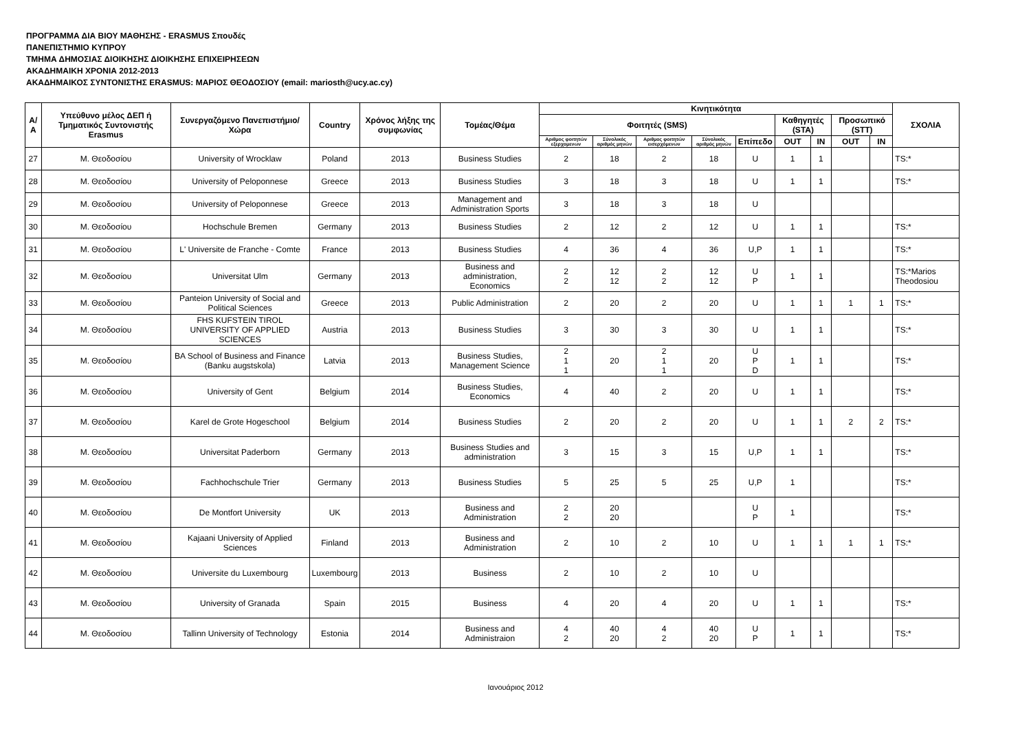ΠΡΟΓΡΑΜΜΑ ΔΙΑ ΒΙΟΥ ΜΑΘΗΣΗΣ - ERASMUS Σπουδές
ΠΑΝΕΠΙΣΤΗΜΙΟ ΚΥΠΡΟΥ
ΤΜΗΜΑ ΔΗΜΟΣΙΑΣ ΔΙΟΙΚΗΣΗΣ ΔΙΟΙΚΗΣΗΣ ΕΠΙΧΕΙΡΗΣΕΩΝ
ΑΚΑΔΗΜΑΙΚΗ ΧΡΟΝΙΑ 2012-2013
ΑΚΑΔΗΜΑΙΚΟΣ ΣΥΝΤΟΝΙΣΤΗΣ ERASMUS: ΜΑΡΙΟΣ ΘΕΟΔΟΣΙΟΥ (email: mariosth@ucy.ac.cy)
| Α/Α | Υπεύθυνο μέλος ΔΕΠ ή Τμηματικός Συντονιστής Erasmus | Συνεργαζόμενο Πανεπιστήμιο/Χώρα | Country | Χρόνος λήξης της συμφωνίας | Τομέας/Θέμα | Κινητικότητα | | | | | | | | | ΣΧΟΛΙΑ |
| --- | --- | --- | --- | --- | --- | --- | --- | --- | --- | --- | --- | --- | --- | --- | --- |
| | | | | | | Φοιτητές (SMS) | | | | | Καθηγητές (STA) | | Προσωπικό (STT) | | |
| | | | | | | Αριθμος φοιτητών εξερχομενων | Σύνολικός αριθμός μηνών | Αριθμος φοιτητών εισερχόμενων | Σύνολικός αριθμός μηνών | Επίπεδο | OUT | IN | OUT | IN | |
| 27 | Μ. Θεοδοσίου | University of Wrocklaw | Poland | 2013 | Business Studies | 2 | 18 | 2 | 18 | U | 1 | 1 | | | TS:* |
| 28 | Μ. Θεοδοσίου | University of Peloponnese | Greece | 2013 | Business Studies | 3 | 18 | 3 | 18 | U | 1 | 1 | | | TS:* |
| 29 | Μ. Θεοδοσίου | University of Peloponnese | Greece | 2013 | Management and Administration Sports | 3 | 18 | 3 | 18 | U | | | | | |
| 30 | Μ. Θεοδοσίου | Hochschule Bremen | Germany | 2013 | Business Studies | 2 | 12 | 2 | 12 | U | 1 | 1 | | | TS:* |
| 31 | Μ. Θεοδοσίου | L' Universite de Franche - Comte | France | 2013 | Business Studies | 4 | 36 | 4 | 36 | U,P | 1 | 1 | | | TS:* |
| 32 | Μ. Θεοδοσίου | Universitat Ulm | Germany | 2013 | Business and administration, Economics | 2 2 | 12 12 | 2 2 | 12 12 | U P | 1 | 1 | | | TS:*Marios Theodosiou |
| 33 | Μ. Θεοδοσίου | Panteion University of Social and Political Sciences | Greece | 2013 | Public Administration | 2 | 20 | 2 | 20 | U | 1 | 1 | 1 | 1 | TS:* |
| 34 | Μ. Θεοδοσίου | FHS KUFSTEIN TIROL UNIVERSITY OF APPLIED SCIENCES | Austria | 2013 | Business Studies | 3 | 30 | 3 | 30 | U | 1 | 1 | | | TS:* |
| 35 | Μ. Θεοδοσίου | BA School of Business and Finance (Banku augstskola) | Latvia | 2013 | Business Studies, Management Science | 2 1 1 | 20 | 2 1 1 | 20 | U P D | 1 | 1 | | | TS:* |
| 36 | Μ. Θεοδοσίου | University of Gent | Belgium | 2014 | Business Studies, Economics | 4 | 40 | 2 | 20 | U | 1 | 1 | | | TS:* |
| 37 | Μ. Θεοδοσίου | Karel de Grote Hogeschool | Belgium | 2014 | Business Studies | 2 | 20 | 2 | 20 | U | 1 | 1 | 2 | 2 | TS:* |
| 38 | Μ. Θεοδοσίου | Universitat Paderborn | Germany | 2013 | Business Studies and administration | 3 | 15 | 3 | 15 | U,P | 1 | 1 | | | TS:* |
| 39 | Μ. Θεοδοσίου | Fachhochschule Trier | Germany | 2013 | Business Studies | 5 | 25 | 5 | 25 | U,P | 1 | | | | TS:* |
| 40 | Μ. Θεοδοσίου | De Montfort University | UK | 2013 | Business and Administration | 2 2 | 20 20 | | | U P | 1 | | | | TS:* |
| 41 | Μ. Θεοδοσίου | Kajaani University of Applied Sciences | Finland | 2013 | Business and Administration | 2 | 10 | 2 | 10 | U | 1 | 1 | 1 | 1 | TS:* |
| 42 | Μ. Θεοδοσίου | Universite du Luxembourg | Luxembourg | 2013 | Business | 2 | 10 | 2 | 10 | U | | | | | |
| 43 | Μ. Θεοδοσίου | University of Granada | Spain | 2015 | Business | 4 | 20 | 4 | 20 | U | 1 | 1 | | | TS:* |
| 44 | Μ. Θεοδοσίου | Tallinn University of Technology | Estonia | 2014 | Business and Administraion | 4 2 | 40 20 | 4 2 | 40 20 | U P | 1 | 1 | | | TS:* |
Ιανουάριος 2012